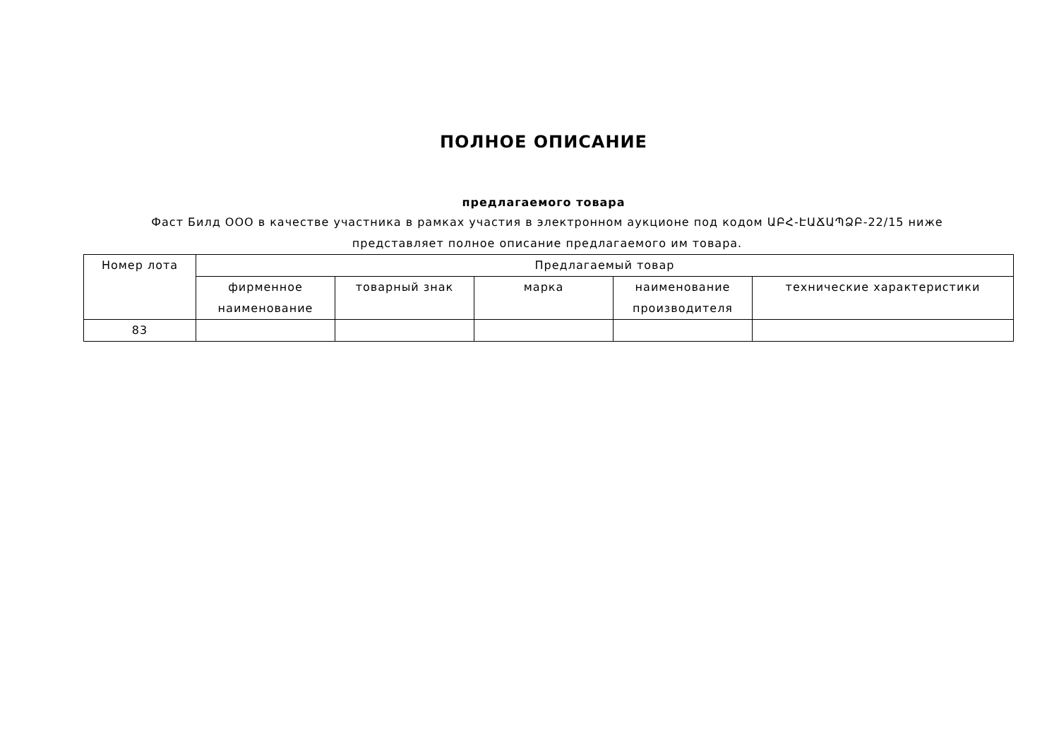ПОЛНОЕ ОПИСАНИЕ
предлагаемого товара
Фаст Билд ООО в качестве участника в рамках участия в электронном аукционе под кодом ԱԲՀ-ԷԱՃԱՊՁԲ-22/15 ниже представляет полное описание предлагаемого им товара.
| Номер лота | Предлагаемый товар | | | | |
| --- | --- | --- | --- | --- | --- |
| | фирменное наименование | товарный знак | марка | наименование производителя | технические характеристики |
| 83 | | | | | |